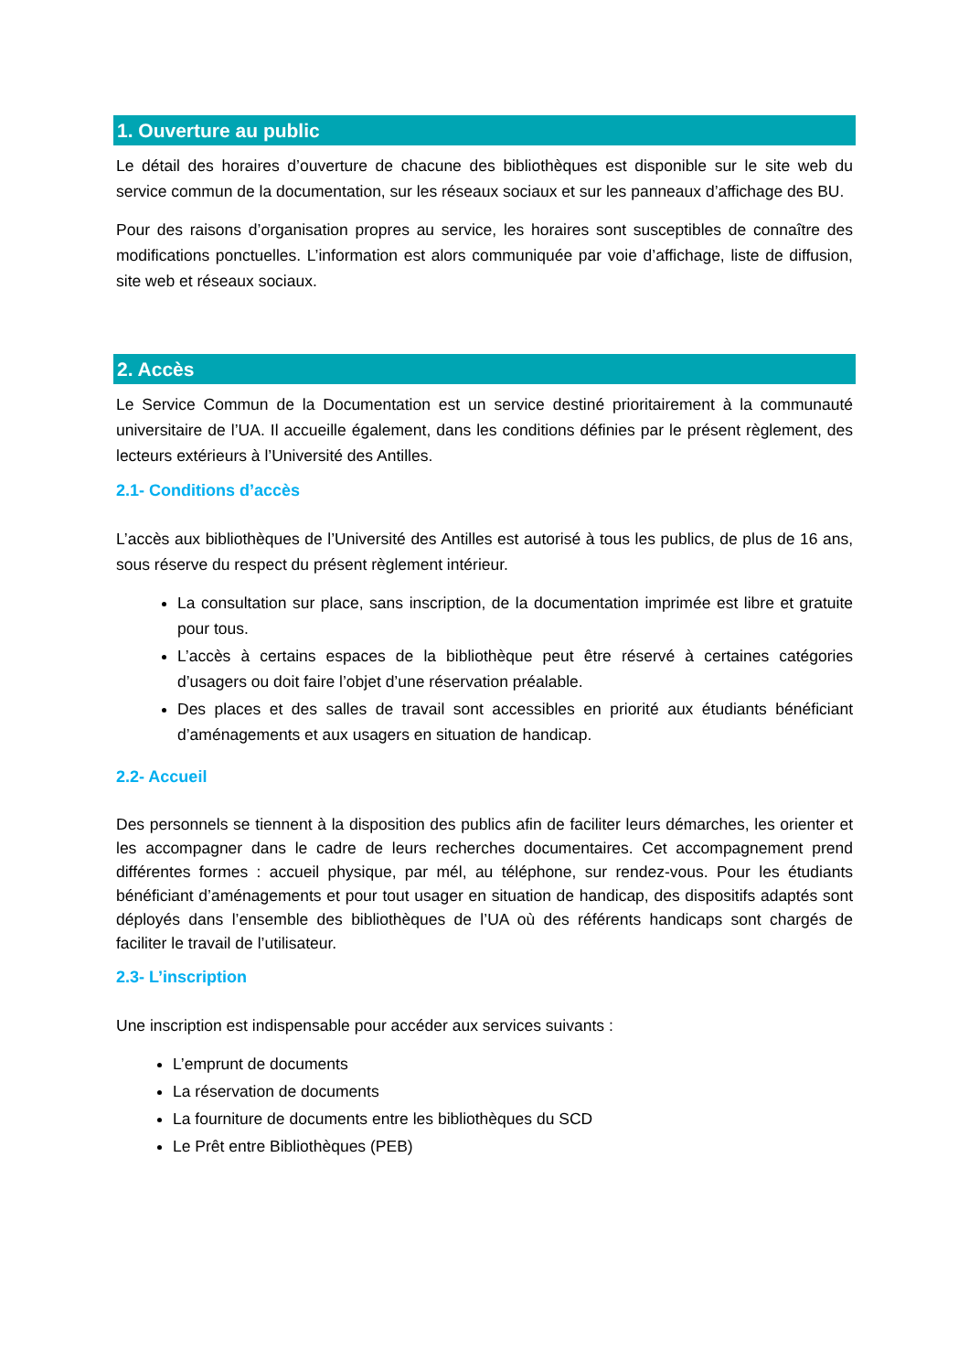1. Ouverture au public
Le détail des horaires d’ouverture de chacune des bibliothèques est disponible sur le site web du service commun de la documentation, sur les réseaux sociaux et sur les panneaux d’affichage des BU.
Pour des raisons d’organisation propres au service, les horaires sont susceptibles de connaître des modifications ponctuelles. L’information est alors communiquée par voie d’affichage, liste de diffusion, site web et réseaux sociaux.
2. Accès
Le Service Commun de la Documentation est un service destiné prioritairement à la communauté universitaire de l’UA. Il accueille également, dans les conditions définies par le présent règlement, des lecteurs extérieurs à l’Université des Antilles.
2.1- Conditions d’accès
L’accès aux bibliothèques de l’Université des Antilles est autorisé à tous les publics, de plus de 16 ans, sous réserve du respect du présent règlement intérieur.
La consultation sur place, sans inscription, de la documentation imprimée est libre et gratuite pour tous.
L’accès à certains espaces de la bibliothèque peut être réservé à certaines catégories d’usagers ou doit faire l’objet d’une réservation préalable.
Des places et des salles de travail sont accessibles en priorité aux étudiants bénéficiant d’aménagements et aux usagers en situation de handicap.
2.2- Accueil
Des personnels se tiennent à la disposition des publics afin de faciliter leurs démarches, les orienter et les accompagner dans le cadre de leurs recherches documentaires. Cet accompagnement prend différentes formes : accueil physique, par mél, au téléphone, sur rendez-vous. Pour les étudiants bénéficiant d’aménagements et pour tout usager en situation de handicap, des dispositifs adaptés sont déployés dans l’ensemble des bibliothèques de l’UA où des référents handicaps sont chargés de faciliter le travail de l’utilisateur.
2.3- L’inscription
Une inscription est indispensable pour accéder aux services suivants :
L’emprunt de documents
La réservation de documents
La fourniture de documents entre les bibliothèques du SCD
Le Prêt entre Bibliothèques (PEB)